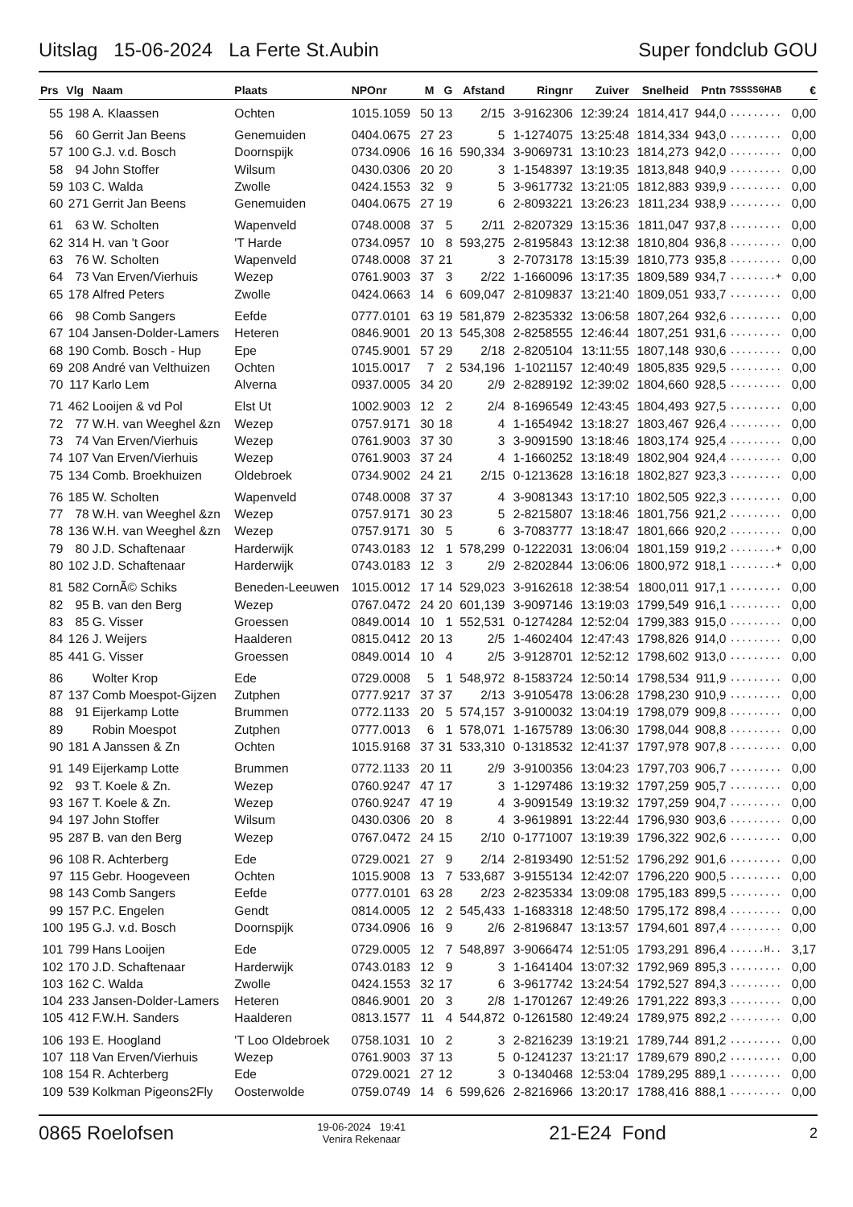Uitslag 15-06-2024 La Ferte St.Aubin
Super fondclub GOU
| Prs | Vlg | Naam | Plaats | NPOnr | M | G | Afstand | Ringnr | Zuiver | Snelheid | Pntn | 7SSSSGHAB | € |
| --- | --- | --- | --- | --- | --- | --- | --- | --- | --- | --- | --- | --- | --- |
| 55 | 198 | A. Klaassen | Ochten | 1015.1059 | 50 | 13 | 2/15 | 3-9162306 | 12:39:24 | 1814,417 | 944,0 | ......... | 0,00 |
| 56 | 60 | Gerrit Jan Beens | Genemuiden | 0404.0675 | 27 | 23 | 5 | 1-1274075 | 13:25:48 | 1814,334 | 943,0 | ......... | 0,00 |
| 57 | 100 | G.J. v.d. Bosch | Doornspijk | 0734.0906 | 16 | 16 | 590,334 | 3-9069731 | 13:10:23 | 1814,273 | 942,0 | ......... | 0,00 |
| 58 | 94 | John Stoffer | Wilsum | 0430.0306 | 20 | 20 | 3 | 1-1548397 | 13:19:35 | 1813,848 | 940,9 | ......... | 0,00 |
| 59 | 103 | C. Walda | Zwolle | 0424.1553 | 32 | 9 | 5 | 3-9617732 | 13:21:05 | 1812,883 | 939,9 | ......... | 0,00 |
| 60 | 271 | Gerrit Jan Beens | Genemuiden | 0404.0675 | 27 | 19 | 6 | 2-8093221 | 13:26:23 | 1811,234 | 938,9 | ......... | 0,00 |
| 61 | 63 | W. Scholten | Wapenveld | 0748.0008 | 37 | 5 | 2/11 | 2-8207329 | 13:15:36 | 1811,047 | 937,8 | ......... | 0,00 |
| 62 | 314 | H. van 't Goor | 'T Harde | 0734.0957 | 10 | 8 | 593,275 | 2-8195843 | 13:12:38 | 1810,804 | 936,8 | ......... | 0,00 |
| 63 | 76 | W. Scholten | Wapenveld | 0748.0008 | 37 | 21 | 3 | 2-7073178 | 13:15:39 | 1810,773 | 935,8 | ......... | 0,00 |
| 64 | 73 | Van Erven/Vierhuis | Wezep | 0761.9003 | 37 | 3 | 2/22 | 1-1660096 | 13:17:35 | 1809,589 | 934,7 | ........+ | 0,00 |
| 65 | 178 | Alfred Peters | Zwolle | 0424.0663 | 14 | 6 | 609,047 | 2-8109837 | 13:21:40 | 1809,051 | 933,7 | ......... | 0,00 |
| 66 | 98 | Comb Sangers | Eefde | 0777.0101 | 63 | 19 | 581,879 | 2-8235332 | 13:06:58 | 1807,264 | 932,6 | ......... | 0,00 |
| 67 | 104 | Jansen-Dolder-Lamers | Heteren | 0846.9001 | 20 | 13 | 545,308 | 2-8258555 | 12:46:44 | 1807,251 | 931,6 | ......... | 0,00 |
| 68 | 190 | Comb. Bosch - Hup | Epe | 0745.9001 | 57 | 29 | 2/18 | 2-8205104 | 13:11:55 | 1807,148 | 930,6 | ......... | 0,00 |
| 69 | 208 | André van Velthuizen | Ochten | 1015.0017 | 7 | 2 | 534,196 | 1-1021157 | 12:40:49 | 1805,835 | 929,5 | ......... | 0,00 |
| 70 | 117 | Karlo Lem | Alverna | 0937.0005 | 34 | 20 | 2/9 | 2-8289192 | 12:39:02 | 1804,660 | 928,5 | ......... | 0,00 |
| 71 | 462 | Looijen & vd Pol | Elst Ut | 1002.9003 | 12 | 2 | 2/4 | 8-1696549 | 12:43:45 | 1804,493 | 927,5 | ......... | 0,00 |
| 72 | 77 | W.H. van Weeghel &zn | Wezep | 0757.9171 | 30 | 18 | 4 | 1-1654942 | 13:18:27 | 1803,467 | 926,4 | ......... | 0,00 |
| 73 | 74 | Van Erven/Vierhuis | Wezep | 0761.9003 | 37 | 30 | 3 | 3-9091590 | 13:18:46 | 1803,174 | 925,4 | ......... | 0,00 |
| 74 | 107 | Van Erven/Vierhuis | Wezep | 0761.9003 | 37 | 24 | 4 | 1-1660252 | 13:18:49 | 1802,904 | 924,4 | ......... | 0,00 |
| 75 | 134 | Comb. Broekhuizen | Oldebroek | 0734.9002 | 24 | 21 | 2/15 | 0-1213628 | 13:16:18 | 1802,827 | 923,3 | ......... | 0,00 |
| 76 | 185 | W. Scholten | Wapenveld | 0748.0008 | 37 | 37 | 4 | 3-9081343 | 13:17:10 | 1802,505 | 922,3 | ......... | 0,00 |
| 77 | 78 | W.H. van Weeghel &zn | Wezep | 0757.9171 | 30 | 23 | 5 | 2-8215807 | 13:18:46 | 1801,756 | 921,2 | ......... | 0,00 |
| 78 | 136 | W.H. van Weeghel &zn | Wezep | 0757.9171 | 30 | 5 | 6 | 3-7083777 | 13:18:47 | 1801,666 | 920,2 | ......... | 0,00 |
| 79 | 80 | J.D. Schaftenaar | Harderwijk | 0743.0183 | 12 | 1 | 578,299 | 0-1222031 | 13:06:04 | 1801,159 | 919,2 | ........+ | 0,00 |
| 80 | 102 | J.D. Schaftenaar | Harderwijk | 0743.0183 | 12 | 3 | 2/9 | 2-8202844 | 13:06:06 | 1800,972 | 918,1 | ........+ | 0,00 |
| 81 | 582 | CornÃ© Schiks | Beneden-Leeuwen | 1015.0012 | 17 | 14 | 529,023 | 3-9162618 | 12:38:54 | 1800,011 | 917,1 | ......... | 0,00 |
| 82 | 95 | B. van den Berg | Wezep | 0767.0472 | 24 | 20 | 601,139 | 3-9097146 | 13:19:03 | 1799,549 | 916,1 | ......... | 0,00 |
| 83 | 85 | G. Visser | Groessen | 0849.0014 | 10 | 1 | 552,531 | 0-1274284 | 12:52:04 | 1799,383 | 915,0 | ......... | 0,00 |
| 84 | 126 | J. Weijers | Haalderen | 0815.0412 | 20 | 13 | 2/5 | 1-4602404 | 12:47:43 | 1798,826 | 914,0 | ......... | 0,00 |
| 85 | 441 | G. Visser | Groessen | 0849.0014 | 10 | 4 | 2/5 | 3-9128701 | 12:52:12 | 1798,602 | 913,0 | ......... | 0,00 |
| 86 | | Wolter Krop | Ede | 0729.0008 | 5 | 1 | 548,972 | 8-1583724 | 12:50:14 | 1798,534 | 911,9 | ......... | 0,00 |
| 87 | 137 | Comb Moespot-Gijzen | Zutphen | 0777.9217 | 37 | 37 | 2/13 | 3-9105478 | 13:06:28 | 1798,230 | 910,9 | ......... | 0,00 |
| 88 | 91 | Eijerkamp Lotte | Brummen | 0772.1133 | 20 | 5 | 574,157 | 3-9100032 | 13:04:19 | 1798,079 | 909,8 | ......... | 0,00 |
| 89 | | Robin Moespot | Zutphen | 0777.0013 | 6 | 1 | 578,071 | 1-1675789 | 13:06:30 | 1798,044 | 908,8 | ......... | 0,00 |
| 90 | 181 | A Janssen & Zn | Ochten | 1015.9168 | 37 | 31 | 533,310 | 0-1318532 | 12:41:37 | 1797,978 | 907,8 | ......... | 0,00 |
| 91 | 149 | Eijerkamp Lotte | Brummen | 0772.1133 | 20 | 11 | 2/9 | 3-9100356 | 13:04:23 | 1797,703 | 906,7 | ......... | 0,00 |
| 92 | 93 | T. Koele & Zn. | Wezep | 0760.9247 | 47 | 17 | 3 | 1-1297486 | 13:19:32 | 1797,259 | 905,7 | ......... | 0,00 |
| 93 | 167 | T. Koele & Zn. | Wezep | 0760.9247 | 47 | 19 | 4 | 3-9091549 | 13:19:32 | 1797,259 | 904,7 | ......... | 0,00 |
| 94 | 197 | John Stoffer | Wilsum | 0430.0306 | 20 | 8 | 4 | 3-9619891 | 13:22:44 | 1796,930 | 903,6 | ......... | 0,00 |
| 95 | 287 | B. van den Berg | Wezep | 0767.0472 | 24 | 15 | 2/10 | 0-1771007 | 13:19:39 | 1796,322 | 902,6 | ......... | 0,00 |
| 96 | 108 | R. Achterberg | Ede | 0729.0021 | 27 | 9 | 2/14 | 2-8193490 | 12:51:52 | 1796,292 | 901,6 | ......... | 0,00 |
| 97 | 115 | Gebr. Hoogeveen | Ochten | 1015.9008 | 13 | 7 | 533,687 | 3-9155134 | 12:42:07 | 1796,220 | 900,5 | ......... | 0,00 |
| 98 | 143 | Comb Sangers | Eefde | 0777.0101 | 63 | 28 | 2/23 | 2-8235334 | 13:09:08 | 1795,183 | 899,5 | ......... | 0,00 |
| 99 | 157 | P.C. Engelen | Gendt | 0814.0005 | 12 | 2 | 545,433 | 1-1683318 | 12:48:50 | 1795,172 | 898,4 | ......... | 0,00 |
| 100 | 195 | G.J. v.d. Bosch | Doornspijk | 0734.0906 | 16 | 9 | 2/6 | 2-8196847 | 13:13:57 | 1794,601 | 897,4 | ......... | 0,00 |
| 101 | 799 | Hans Looijen | Ede | 0729.0005 | 12 | 7 | 548,897 | 3-9066474 | 12:51:05 | 1793,291 | 896,4 | ......H.. | 3,17 |
| 102 | 170 | J.D. Schaftenaar | Harderwijk | 0743.0183 | 12 | 9 | 3 | 1-1641404 | 13:07:32 | 1792,969 | 895,3 | ......... | 0,00 |
| 103 | 162 | C. Walda | Zwolle | 0424.1553 | 32 | 17 | 6 | 3-9617742 | 13:24:54 | 1792,527 | 894,3 | ......... | 0,00 |
| 104 | 233 | Jansen-Dolder-Lamers | Heteren | 0846.9001 | 20 | 3 | 2/8 | 1-1701267 | 12:49:26 | 1791,222 | 893,3 | ......... | 0,00 |
| 105 | 412 | F.W.H. Sanders | Haalderen | 0813.1577 | 11 | 4 | 544,872 | 0-1261580 | 12:49:24 | 1789,975 | 892,2 | ......... | 0,00 |
| 106 | 193 | E. Hoogland | 'T Loo Oldebroek | 0758.1031 | 10 | 2 | 3 | 2-8216239 | 13:19:21 | 1789,744 | 891,2 | ......... | 0,00 |
| 107 | 118 | Van Erven/Vierhuis | Wezep | 0761.9003 | 37 | 13 | 5 | 0-1241237 | 13:21:17 | 1789,679 | 890,2 | ......... | 0,00 |
| 108 | 154 | R. Achterberg | Ede | 0729.0021 | 27 | 12 | 3 | 0-1340468 | 12:53:04 | 1789,295 | 889,1 | ......... | 0,00 |
| 109 | 539 | Kolkman Pigeons2Fly | Oosterwolde | 0759.0749 | 14 | 6 | 599,626 | 2-8216966 | 13:20:17 | 1788,416 | 888,1 | ......... | 0,00 |
0865 Roelofsen
19-06-2024 19:41
Venira Rekenaar
21-E24 Fond
2